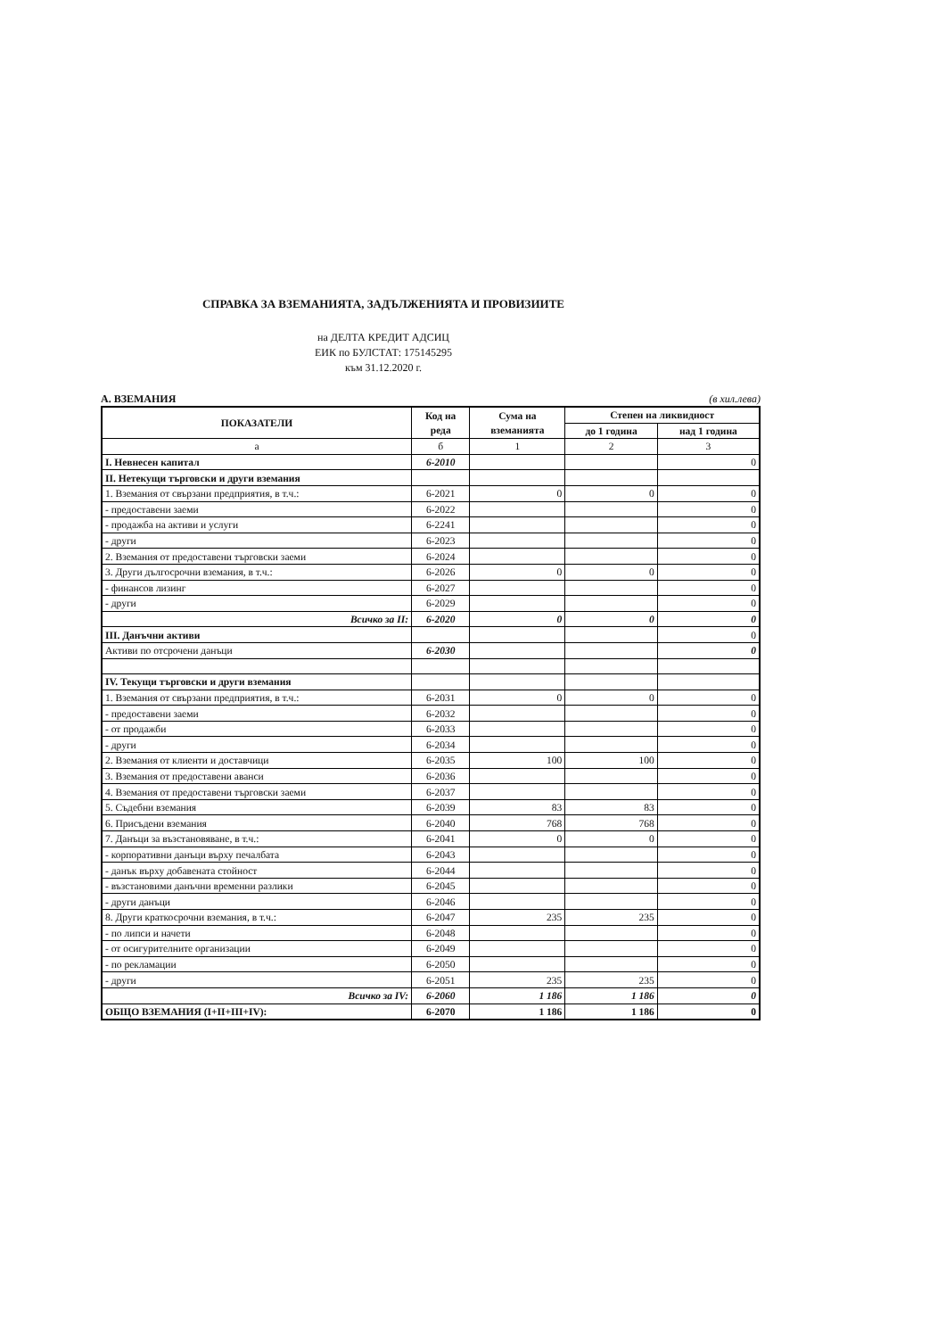СПРАВКА ЗА ВЗЕМАНИЯТА, ЗАДЪЛЖЕНИЯТА И ПРОВИЗИИТЕ
на ДЕЛТА КРЕДИТ АДСИЦ
ЕИК по БУЛСТАТ: 175145295
към 31.12.2020 г.
А. ВЗЕМАНИЯ (в хил.лева)
| ПОКАЗАТЕЛИ | Код на реда | Сума на вземанията | Степен на ликвидност | |
| --- | --- | --- | --- | --- |
| | | | до 1 година | над 1 година |
| а | б | 1 | 2 | 3 |
| I. Невнесен капитал | 6-2010 | | | 0 |
| II. Нетекущи търговски и други вземания | | | | |
| 1. Вземания от свързани предприятия, в т.ч.: | 6-2021 | 0 | 0 | 0 |
| - предоставени заеми | 6-2022 | | | 0 |
| - продажба на активи и услуги | 6-2241 | | | 0 |
| - други | 6-2023 | | | 0 |
| 2. Вземания от предоставени търговски заеми | 6-2024 | | | 0 |
| 3. Други дългосрочни вземания, в т.ч.: | 6-2026 | 0 | 0 | 0 |
| - финансов лизинг | 6-2027 | | | 0 |
| - други | 6-2029 | | | 0 |
| Всичко за II: | 6-2020 | 0 | 0 | 0 |
| III. Данъчни активи | | | | 0 |
| Активи по отсрочени данъци | 6-2030 | | | 0 |
| IV. Текущи търговски и други вземания | | | | |
| 1. Вземания от свързани предприятия, в т.ч.: | 6-2031 | 0 | 0 | 0 |
| - предоставени заеми | 6-2032 | | | 0 |
| - от продажби | 6-2033 | | | 0 |
| - други | 6-2034 | | | 0 |
| 2. Вземания от клиенти и доставчици | 6-2035 | 100 | 100 | 0 |
| 3. Вземания от предоставени аванси | 6-2036 | | | 0 |
| 4. Вземания от предоставени търговски заеми | 6-2037 | | | 0 |
| 5. Съдебни вземания | 6-2039 | 83 | 83 | 0 |
| 6. Присъдени вземания | 6-2040 | 768 | 768 | 0 |
| 7. Данъци за възстановяване, в т.ч.: | 6-2041 | 0 | 0 | 0 |
| - корпоративни данъци върху печалбата | 6-2043 | | | 0 |
| - данък върху добавената стойност | 6-2044 | | | 0 |
| - възстановими данъчни временни разлики | 6-2045 | | | 0 |
| - други данъци | 6-2046 | | | 0 |
| 8. Други краткосрочни вземания, в т.ч.: | 6-2047 | 235 | 235 | 0 |
| - по липси и начети | 6-2048 | | | 0 |
| - от осигурителните организации | 6-2049 | | | 0 |
| - по рекламации | 6-2050 | | | 0 |
| - други | 6-2051 | 235 | 235 | 0 |
| Всичко за IV: | 6-2060 | 1 186 | 1 186 | 0 |
| ОБЩО ВЗЕМАНИЯ (I+II+III+IV): | 6-2070 | 1 186 | 1 186 | 0 |